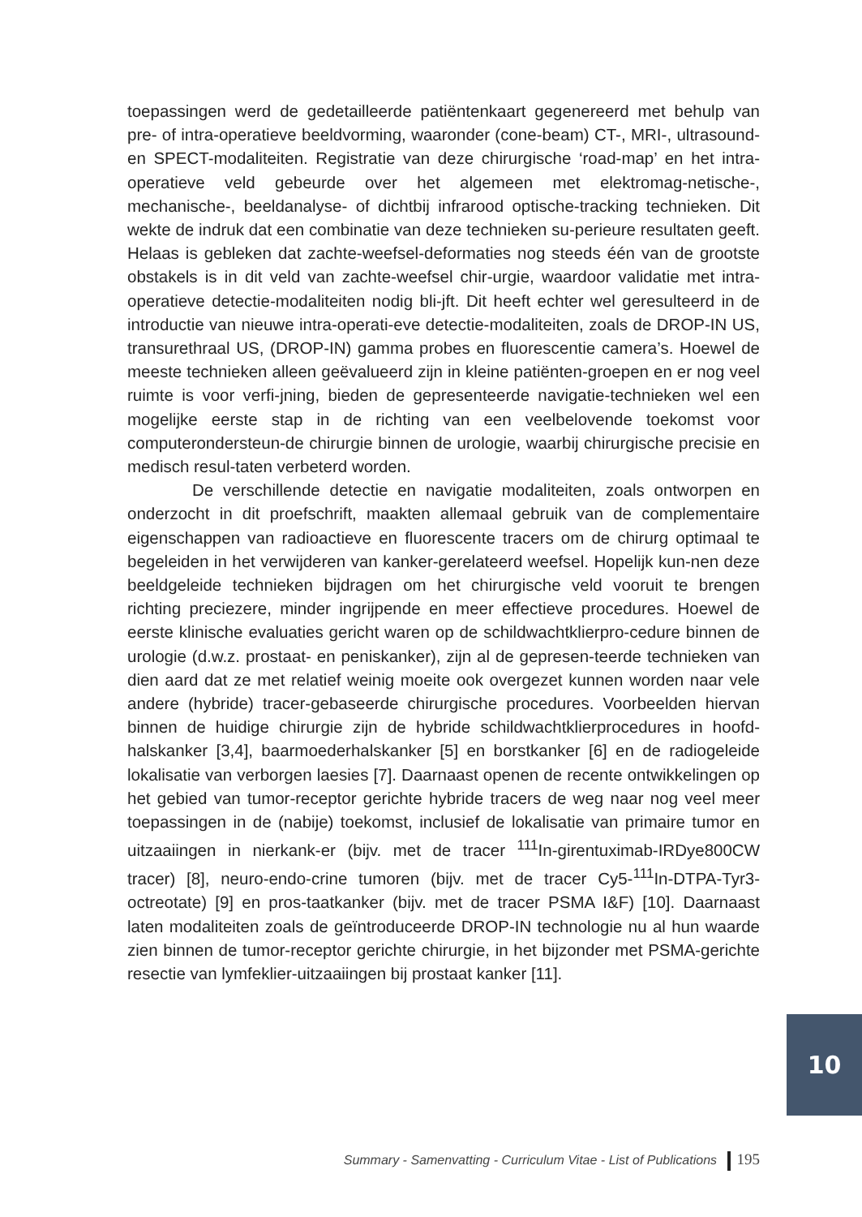toepassingen werd de gedetailleerde patiëntenkaart gegenereerd met behulp van pre- of intra-operatieve beeldvorming, waaronder (cone-beam) CT-, MRI-, ultrasound- en SPECT-modaliteiten. Registratie van deze chirurgische ‘road-map’ en het intra-operatieve veld gebeurde over het algemeen met elektromag-netische-, mechanische-, beeldanalyse- of dichtbij infrarood optische-tracking technieken. Dit wekte de indruk dat een combinatie van deze technieken su-perieure resultaten geeft. Helaas is gebleken dat zachte-weefsel-deformaties nog steeds één van de grootste obstakels is in dit veld van zachte-weefsel chir-urgie, waardoor validatie met intra-operatieve detectie-modaliteiten nodig bli-jft. Dit heeft echter wel geresulteerd in de introductie van nieuwe intra-operati-eve detectie-modaliteiten, zoals de DROP-IN US, transurethraal US, (DROP-IN) gamma probes en fluorescentie camera’s. Hoewel de meeste technieken alleen geëvalueerd zijn in kleine patiënten-groepen en er nog veel ruimte is voor verfi-jning, bieden de gepresenteerde navigatie-technieken wel een mogelijke eerste stap in de richting van een veelbelovende toekomst voor computerondersteun-de chirurgie binnen de urologie, waarbij chirurgische precisie en medisch resul-taten verbeterd worden.
De verschillende detectie en navigatie modaliteiten, zoals ontworpen en onderzocht in dit proefschrift, maakten allemaal gebruik van de complementaire eigenschappen van radioactieve en fluorescente tracers om de chirurg optimaal te begeleiden in het verwijderen van kanker-gerelateerd weefsel. Hopelijk kun-nen deze beeldgeleide technieken bijdragen om het chirurgische veld vooruit te brengen richting preciezere, minder ingrijpende en meer effectieve procedures. Hoewel de eerste klinische evaluaties gericht waren op de schildwachtklierpro-cedure binnen de urologie (d.w.z. prostaat- en peniskanker), zijn al de gepresen-teerde technieken van dien aard dat ze met relatief weinig moeite ook overgezet kunnen worden naar vele andere (hybride) tracer-gebaseerde chirurgische procedures. Voorbeelden hiervan binnen de huidige chirurgie zijn de hybride schildwachtklierprocedures in hoofd-halskanker [3,4], baarmoederhalskanker [5] en borstkanker [6] en de radiogeleide lokalisatie van verborgen laesies [7]. Daarnaast openen de recente ontwikkelingen op het gebied van tumor-receptor gerichte hybride tracers de weg naar nog veel meer toepassingen in de (nabije) toekomst, inclusief de lokalisatie van primaire tumor en uitzaaiingen in nierkank-er (bijv. met de tracer <sup>111</sup>In-girentuximab-IRDye800CW tracer) [8], neuro-endo-crine tumoren (bijv. met de tracer Cy5-<sup>111</sup>In-DTPA-Tyr3-octreotate) [9] en pros-taatkanker (bijv. met de tracer PSMA I&F) [10]. Daarnaast laten modaliteiten zoals de geïntroduceerde DROP-IN technologie nu al hun waarde zien binnen de tumor-receptor gerichte chirurgie, in het bijzonder met PSMA-gerichte resectie van lymfeklier-uitzaaiingen bij prostaat kanker [11].
10
Summary - Samenvatting - Curriculum Vitae - List of Publications 195